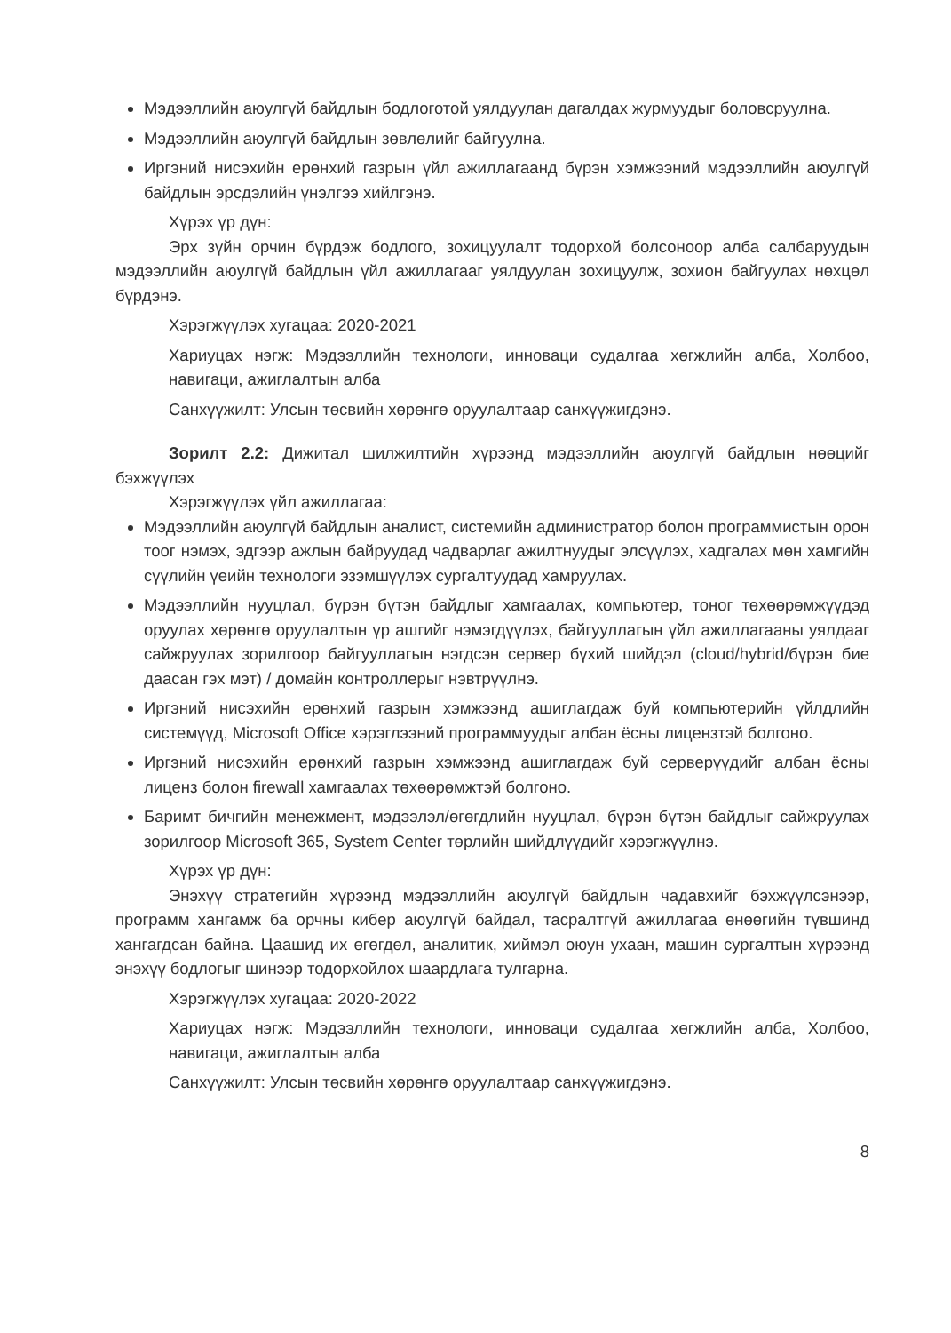Мэдээллийн аюулгүй байдлын бодлоготой уялдуулан дагалдах журмуудыг боловсруулна.
Мэдээллийн аюулгүй байдлын зөвлөлийг байгуулна.
Иргэний нисэхийн ерөнхий газрын үйл ажиллагаанд бүрэн хэмжээний мэдээллийн аюулгүй байдлын эрсдэлийн үнэлгээ хийлгэнэ.
Хүрэх үр дүн:
Эрх зүйн орчин бүрдэж бодлого, зохицуулалт тодорхой болсоноор алба салбаруудын мэдээллийн аюулгүй байдлын үйл ажиллагааг уялдуулан зохицуулж, зохион байгуулах нөхцөл бүрдэнэ.
Хэрэгжүүлэх хугацаа: 2020-2021
Хариуцах нэгж: Мэдээллийн технологи, инноваци судалгаа хөгжлийн алба, Холбоо, навигаци, ажиглалтын алба
Санхүүжилт: Улсын төсвийн хөрөнгө оруулалтаар санхүүжигдэнэ.
Зорилт 2.2: Дижитал шилжилтийн хүрээнд мэдээллийн аюулгүй байдлын нөөцийг бэхжүүлэх
Хэрэгжүүлэх үйл ажиллагаа:
Мэдээллийн аюулгүй байдлын аналист, системийн администратор болон программистын орон тоог нэмэх, эдгээр ажлын байруудад чадварлаг ажилтнуудыг элсүүлэх, хадгалах мөн хамгийн сүүлийн үеийн технологи эзэмшүүлэх сургалтуудад хамруулах.
Мэдээллийн нууцлал, бүрэн бүтэн байдлыг хамгаалах, компьютер, тоног төхөөрөмжүүдэд оруулах хөрөнгө оруулалтын үр ашгийг нэмэгдүүлэх, байгууллагын үйл ажиллагааны уялдааг сайжруулах зорилгоор байгууллагын нэгдсэн сервер бүхий шийдэл (cloud/hybrid/бүрэн бие даасан гэх мэт) / домайн контроллерыг нэвтрүүлнэ.
Иргэний нисэхийн ерөнхий газрын хэмжээнд ашиглагдаж буй компьютерийн үйлдлийн системүүд, Microsoft Office хэрэглээний программуудыг албан ёсны лицензтэй болгоно.
Иргэний нисэхийн ерөнхий газрын хэмжээнд ашиглагдаж буй серверүүдийг албан ёсны лиценз болон firewall хамгаалах төхөөрөмжтэй болгоно.
Баримт бичгийн менежмент, мэдээлэл/өгөгдлийн нууцлал, бүрэн бүтэн байдлыг сайжруулах зорилгоор Microsoft 365, System Center төрлийн шийдлүүдийг хэрэгжүүлнэ.
Хүрэх үр дүн:
Энэхүү стратегийн хүрээнд мэдээллийн аюулгүй байдлын чадавхийг бэхжүүлсэнээр, программ хангамж ба орчны кибер аюулгүй байдал, тасралтгүй ажиллагаа өнөөгийн түвшинд хангагдсан байна. Цаашид их өгөгдөл, аналитик, хиймэл оюун ухаан, машин сургалтын хүрээнд энэхүү бодлогыг шинээр тодорхойлох шаардлага тулгарна.
Хэрэгжүүлэх хугацаа: 2020-2022
Хариуцах нэгж: Мэдээллийн технологи, инноваци судалгаа хөгжлийн алба, Холбоо, навигаци, ажиглалтын алба
Санхүүжилт: Улсын төсвийн хөрөнгө оруулалтаар санхүүжигдэнэ.
8